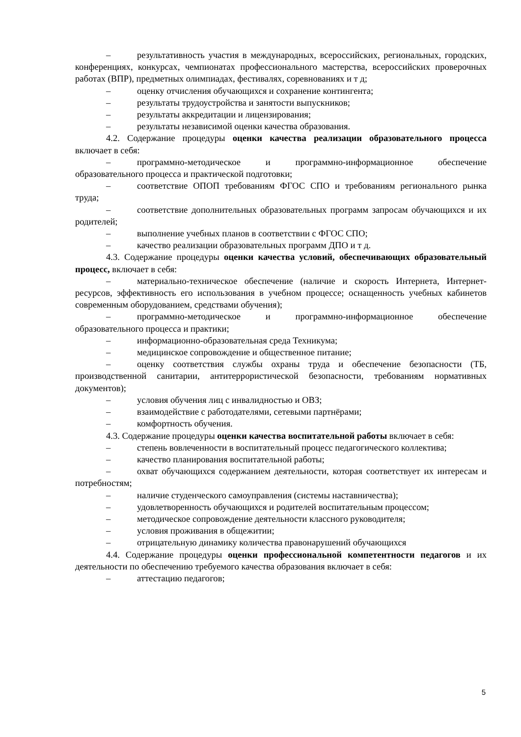– результативность участия в международных, всероссийских, региональных, городских, конференциях, конкурсах, чемпионатах профессионального мастерства, всероссийских проверочных работах (ВПР), предметных олимпиадах, фестивалях, соревнованиях и т д;
– оценку отчисления обучающихся и сохранение контингента;
– результаты трудоустройства и занятости выпускников;
– результаты аккредитации и лицензирования;
– результаты независимой оценки качества образования.
4.2. Содержание процедуры оценки качества реализации образовательного процесса включает в себя:
– программно-методическое и программно-информационное обеспечение образовательного процесса и практической подготовки;
– соответствие ОПОП требованиям ФГОС СПО и требованиям регионального рынка труда;
– соответствие дополнительных образовательных программ запросам обучающихся и их родителей;
– выполнение учебных планов в соответствии с ФГОС СПО;
– качество реализации образовательных программ ДПО и т д.
4.3. Содержание процедуры оценки качества условий, обеспечивающих образовательный процесс, включает в себя:
– материально-техническое обеспечение (наличие и скорость Интернета, Интернет-ресурсов, эффективность его использования в учебном процессе; оснащенность учебных кабинетов современным оборудованием, средствами обучения);
– программно-методическое и программно-информационное обеспечение образовательного процесса и практики;
– информационно-образовательная среда Техникума;
– медицинское сопровождение и общественное питание;
– оценку соответствия службы охраны труда и обеспечение безопасности (ТБ, производственной санитарии, антитеррористической безопасности, требованиям нормативных документов);
– условия обучения лиц с инвалидностью и ОВЗ;
– взаимодействие с работодателями, сетевыми партнёрами;
– комфортность обучения.
4.3. Содержание процедуры оценки качества воспитательной работы включает в себя:
– степень вовлеченности в воспитательный процесс педагогического коллектива;
– качество планирования воспитательной работы;
– охват обучающихся содержанием деятельности, которая соответствует их интересам и потребностям;
– наличие студенческого самоуправления (системы наставничества);
– удовлетворенность обучающихся и родителей воспитательным процессом;
– методическое сопровождение деятельности классного руководителя;
– условия проживания в общежитии;
– отрицательную динамику количества правонарушений обучающихся
4.4. Содержание процедуры оценки профессиональной компетентности педагогов и их деятельности по обеспечению требуемого качества образования включает в себя:
– аттестацию педагогов;
5